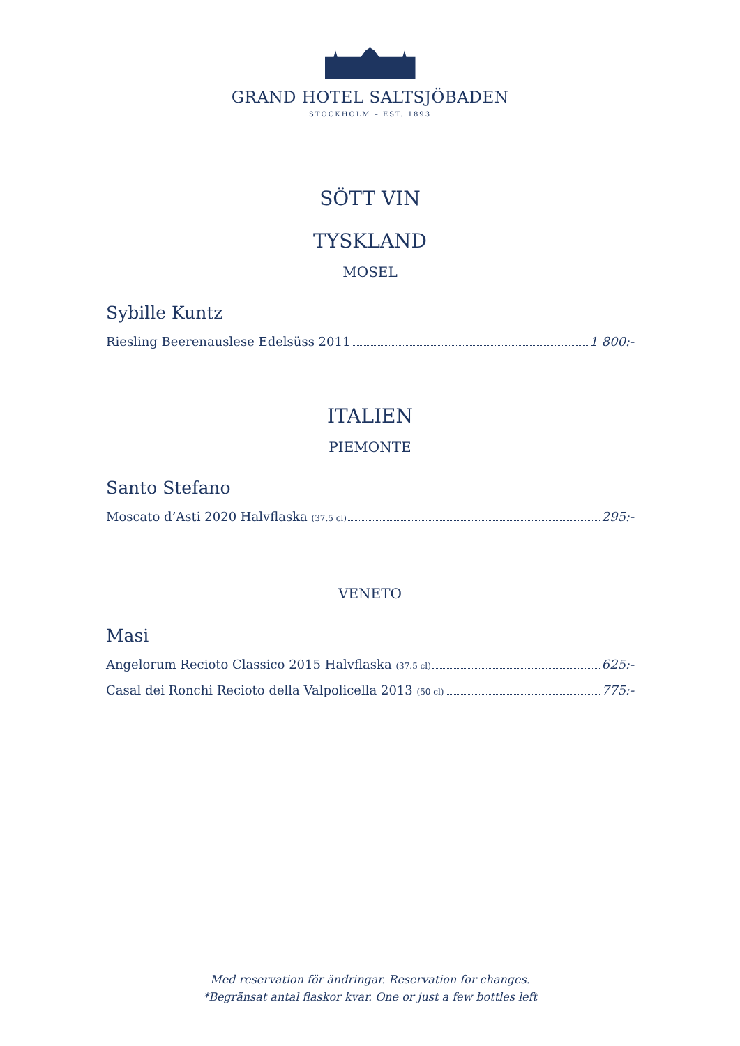GRAND HOTEL SALTSJÖBADEN
STOCKHOLM – EST. 1893
SÖTT VIN
TYSKLAND
MOSEL
Sybille Kuntz
Riesling Beerenauslese Edelsüss 2011 1 800:-
ITALIEN
PIEMONTE
Santo Stefano
Moscato d’Asti 2020 Halvflaska (37.5 cl) 295:-
VENETO
Masi
Angelorum Recioto Classico 2015 Halvflaska (37.5 cl) 625:-
Casal dei Ronchi Recioto della Valpolicella 2013 (50 cl) 775:-
Med reservation för ändringar. Reservation for changes.
*Begränsat antal flaskor kvar. One or just a few bottles left